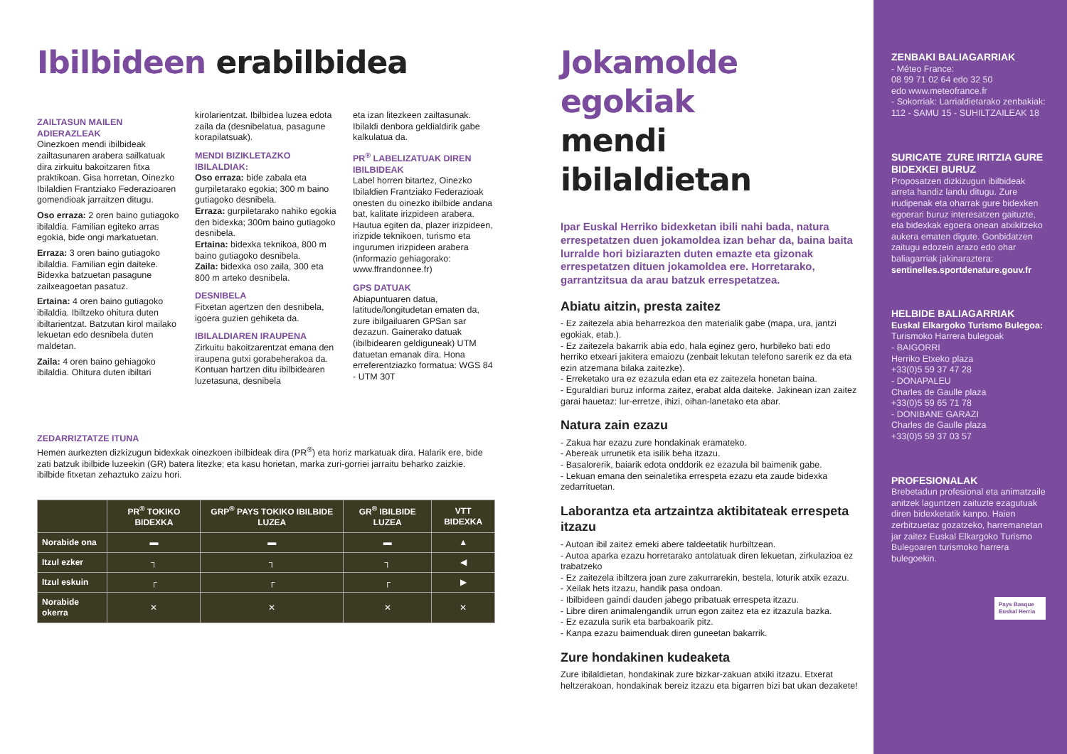Ibilbideen erabilbidea
ZAILTASUN MAILEN ADIERAZLEAK
Oinezkoen mendi ibilbideak zailtasunaren arabera sailkatuak dira zirkuitu bakoitzaren fitxa praktikoan. Gisa horretan, Oinezko Ibilaldien Frantziako Federazioaren gomendioak jarraitzen ditugu.
Oso erraza: 2 oren baino gutiagoko ibilaldia. Familian egiteko arras egokia, bide ongi markatuetan.
Erraza: 3 oren baino gutiagoko ibilaldia. Familian egin daiteke. Bidexka batzuetan pasagune zailxeagoetan pasatuz.
Ertaina: 4 oren baino gutiagoko ibilaldia. Ibiltzeko ohitura duten ibiltarientzat. Batzutan kirol mailako lekuetan edo desnibela duten maldetan.
Zaila: 4 oren baino gehiagoko ibilaldia. Ohitura duten ibiltari
kirolarientzat. Ibilbidea luzea edota zaila da (desnibelatua, pasagune korapilatsuak).
MENDI BIZIKLETAZKO IBILALDIAK:
Oso erraza: bide zabala eta gurpiletarako egokia; 300 m baino gutiagoko desnibela.
Erraza: gurpiletarako nahiko egokia den bidexka; 300m baino gutiagoko desnibela.
Ertaina: bidexka teknikoa, 800 m baino gutiagoko desnibela.
Zaila: bidexka oso zaila, 300 eta 800 m arteko desnibela.
DESNIBELA
Fitxetan agertzen den desnibela, igoera guzien gehiketa da.
IBILALDIAREN IRAUPENA
Zirkuitu bakoitzarentzat emana den iraupena gutxi gorabeherakoa da. Kontuan hartzen ditu ibilbidearen luzetasuna, desnibela
eta izan litezkeen zailtasunak. Ibilaldi denbora geldialdirik gabe kalkulatua da.
PR<sup>®</sup> LABELIZATUAK DIREN IBILBIDEAK
Label horren bitartez, Oinezko Ibilaldien Frantziako Federazioak onesten du oinezko ibilbide andana bat, kalitate irizpideen arabera. Hautua egiten da, plazer irizpideen, irizpide teknikoen, turismo eta ingurumen irizpideen arabera (informazio gehiagorako: www.ffrandonnee.fr)
GPS DATUAK
Abiapuntuaren datua, latitude/longitudetan ematen da, zure ibilgailuaren GPSan sar dezazun. Gainerako datuak (ibilbidearen geldiguneak) UTM datuetan emanak dira. Hona erreferentziazko formatua: WGS 84 - UTM 30T
ZEDARRIZTATZE ITUNA
Hemen aurkezten dizkizugun bidexkak oinezkoen ibilbideak dira (PR<sup>®</sup>) eta horiz markatuak dira. Halarik ere, bide zati batzuk ibilbide luzeekin (GR) batera litezke; eta kasu horietan, marka zuri-gorriei jarraitu beharko zaizkie. ibilbide fitxetan zehaztuko zaizu hori.
| | PR<sup>®</sup> TOKIKO BIDEXKA | GRP<sup>®</sup> PAYS TOKIKO IBILBIDE LUZEA | GR<sup>®</sup> IBILBIDE LUZEA | VTT BIDEXKA |
| --- | --- | --- | --- | --- |
| Norabide ona | ▬ | ▬ | ▬ | ▲ |
| Itzul ezker | ┐ | ┐ | ┐ | ◀ |
| Itzul eskuin | ┌ | ┌ | ┌ | ▶ |
| Norabide okerra | ✕ | ✕ | ✕ | ✕ |
Jokamolde egokiak
mendi ibilaldietan
Ipar Euskal Herriko bidexketan ibili nahi bada, natura errespetatzen duen jokamoldea izan behar da, baina baita lurralde hori biziarazten duten emazte eta gizonak errespetatzen dituen jokamoldea ere. Horretarako, garrantzitsua da arau batzuk errespetatzea.
Abiatu aitzin, presta zaitez
- Ez zaitezela abia beharrezkoa den materialik gabe (mapa, ura, jantzi egokiak, etab.).
- Ez zaitezela bakarrik abia edo, hala eginez gero, hurbileko bati edo herriko etxeari jakitera emaiozu (zenbait lekutan telefono sarerik ez da eta ezin atzemana bilaka zaitezke).
- Erreketako ura ez ezazula edan eta ez zaitezela honetan baina.
- Eguraldiari buruz informa zaitez, erabat alda daiteke. Jakinean izan zaitez garai hauetaz: lur-erretze, ihizi, oihan-lanetako eta abar.
Natura zain ezazu
- Zakua har ezazu zure hondakinak eramateko.
- Abereak urrunetik eta isilik beha itzazu.
- Basalorerik, baiarik edota onddorik ez ezazula bil baimenik gabe.
- Lekuan emana den seinaletika errespeta ezazu eta zaude bidexka zedarrituetan.
Laborantza eta artzaintza aktibitateak errespeta itzazu
- Autoan ibil zaitez emeki abere taldeetatik hurbiltzean.
- Autoa aparka ezazu horretarako antolatuak diren lekuetan, zirkulazioa ez trabatzeko
- Ez zaitezela ibiltzera joan zure zakurrarekin, bestela, loturik atxik ezazu.
- Xeilak hets itzazu, handik pasa ondoan.
- Ibilbideen gaindi dauden jabego pribatuak errespeta itzazu.
- Libre diren animalengandik urrun egon zaitez eta ez itzazula bazka.
- Ez ezazula surik eta barbakoarik pitz.
- Kanpa ezazu baimenduak diren guneetan bakarrik.
Zure hondakinen kudeaketa
Zure ibilaldietan, hondakinak zure bizkar-zakuan atxiki itzazu. Etxerat heltzerakoan, hondakinak bereiz itzazu eta bigarren bizi bat ukan dezakete!
ZENBAKI BALIAGARRIAK
- Méteo France:
08 99 71 02 64 edo 32 50
edo www.meteofrance.fr
- Sokorriak: Larrialdietarako zenbakiak: 112 - SAMU 15 - SUHILTZAILEAK 18
SURICATE ZURE IRITZIA GURE BIDEXKEI BURUZ
Proposatzen dizkizugun ibilbideak arreta handiz landu ditugu. Zure irudipenak eta oharrak gure bidexken egoerari buruz interesatzen gaituzte, eta bidexkak egoera onean atxikitzeko aukera ematen digute. Gonbidatzen zaitugu edozein arazo edo ohar baliagarriak jakinaraztera:
sentinelles.sportdenature.gouv.fr
HELBIDE BALIAGARRIAK
Euskal Elkargoko Turismo Bulegoa:
Turismoko Harrera bulegoak
- BAIGORRI
Herriko Etxeko plaza
+33(0)5 59 37 47 28
- DONAPALEU
Charles de Gaulle plaza
+33(0)5 59 65 71 78
- DONIBANE GARAZI
Charles de Gaulle plaza
+33(0)5 59 37 03 57
PROFESIONALAK
Brebetadun profesional eta animatzaile anitzek laguntzen zaituzte ezagutuak diren bidexketatik kanpo. Haien zerbitzuetaz gozatzeko, harremanetan jar zaitez Euskal Elkargoko Turismo Bulegoaren turismoko harrera bulegoekin.
Pays Basque Euskal Herria